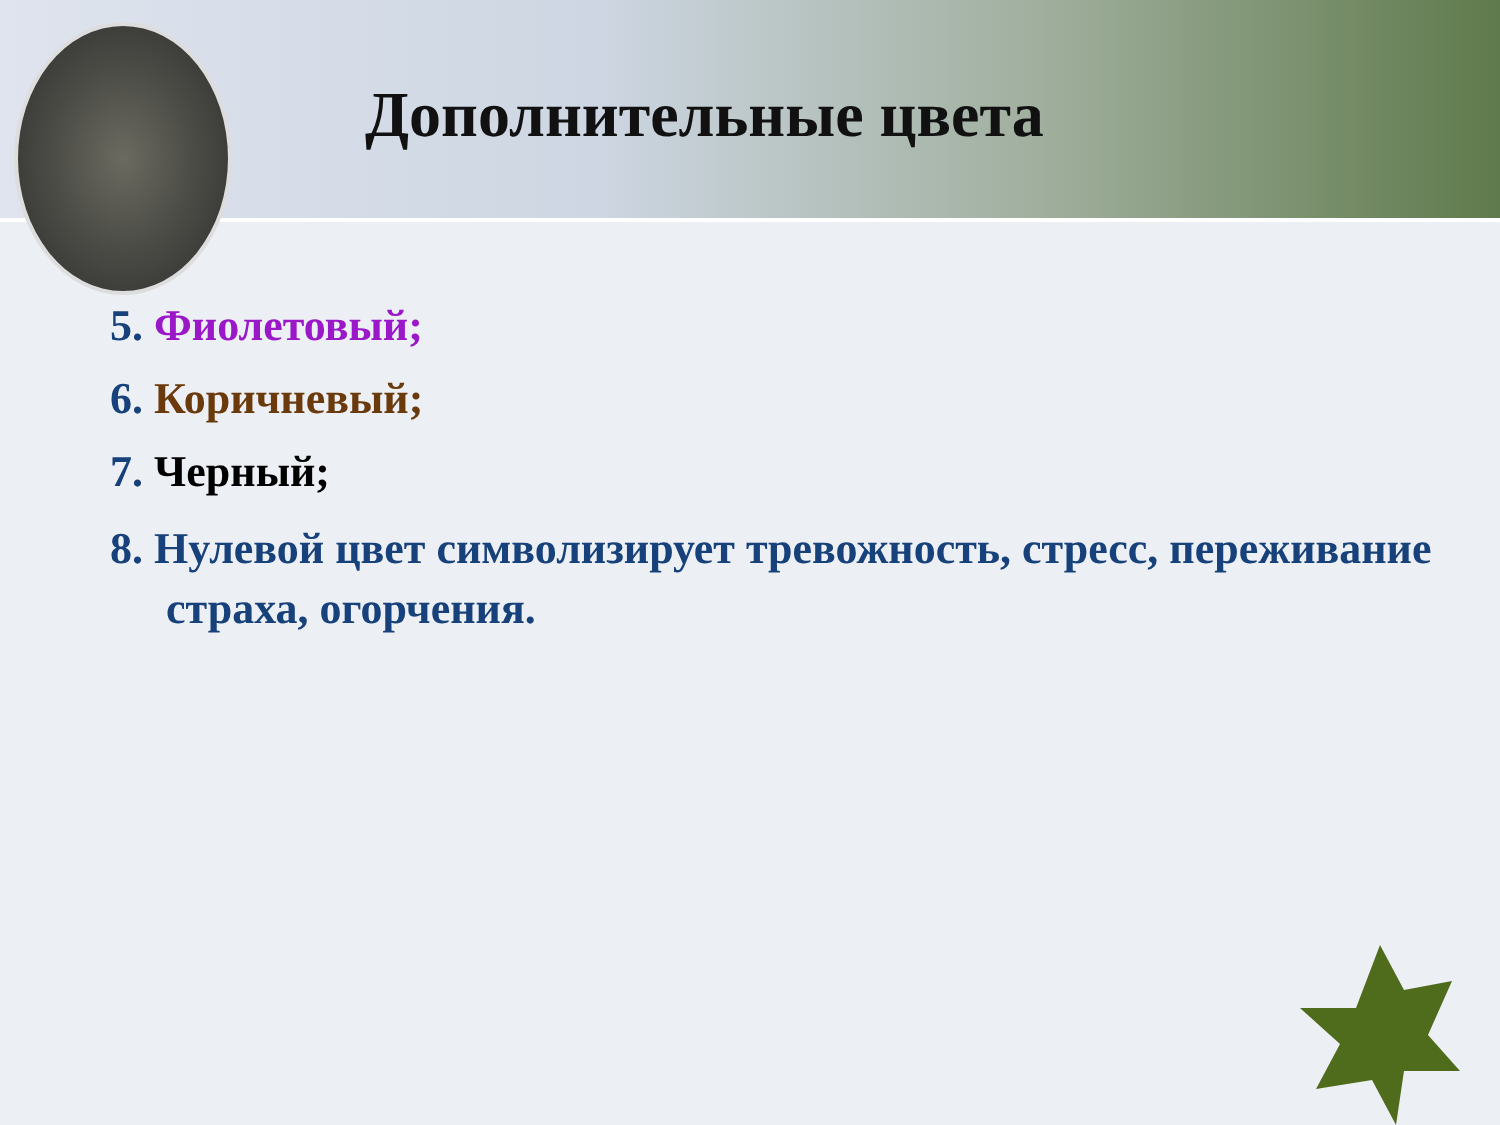Дополнительные цвета
5. Фиолетовый;
6. Коричневый;
7. Черный;
8. Нулевой цвет символизирует тревожность, стресс, переживание страха, огорчения.